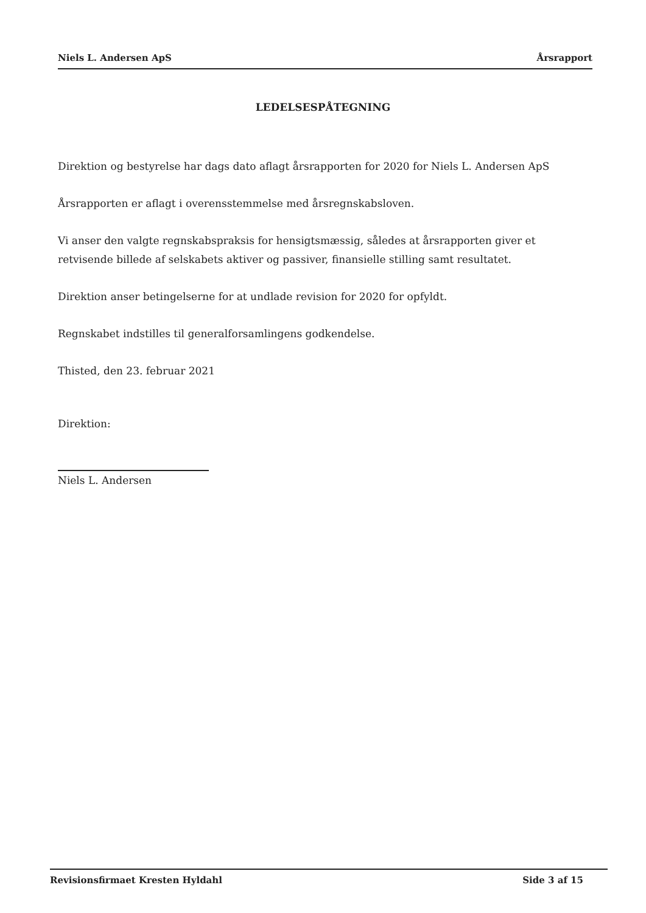Niels L. Andersen ApS Årsrapport
LEDELSESPÅTEGNING
Direktion og bestyrelse har dags dato aflagt årsrapporten for 2020 for Niels L. Andersen ApS
Årsrapporten er aflagt i overensstemmelse med årsregnskabsloven.
Vi anser den valgte regnskabspraksis for hensigtsmæssig, således at årsrapporten giver et retvisende billede af selskabets aktiver og passiver, finansielle stilling samt resultatet.
Direktion anser betingelserne for at undlade revision for 2020 for opfyldt.
Regnskabet indstilles til generalforsamlingens godkendelse.
Thisted, den 23. februar 2021
Direktion:
Niels L. Andersen
Revisionsfirmaet Kresten Hyldahl Side 3 af 15